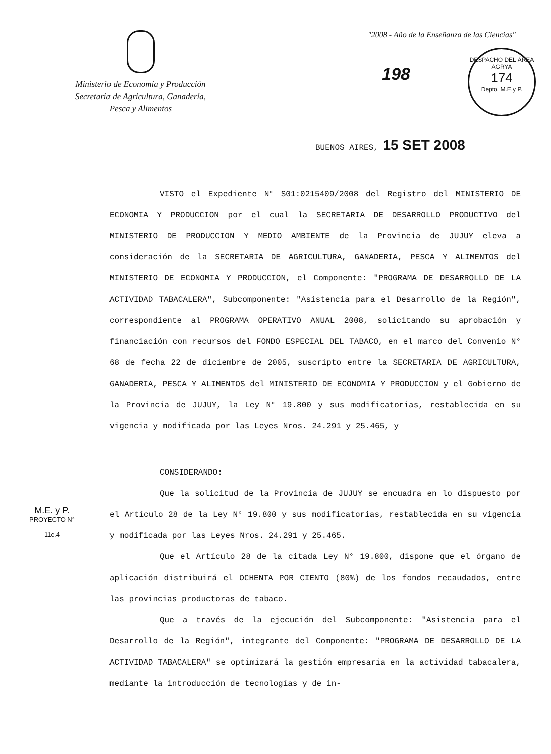Ministerio de Economía y Producción
Secretaría de Agricultura, Ganadería,
Pesca y Alimentos
"2008 - Año de la Enseñanza de las Ciencias"
198
DESPACHO DEL ÁREA AGRYA
174
Depto. M.E.y P.
BUENOS AIRES, 15 SET 2008
VISTO el Expediente N° S01:0215409/2008 del Registro del MINISTERIO DE ECONOMIA Y PRODUCCION por el cual la SECRETARIA DE DESARROLLO PRODUCTIVO del MINISTERIO DE PRODUCCION Y MEDIO AMBIENTE de la Provincia de JUJUY eleva a consideración de la SECRETARIA DE AGRICULTURA, GANADERIA, PESCA Y ALIMENTOS del MINISTERIO DE ECONOMIA Y PRODUCCION, el Componente: "PROGRAMA DE DESARROLLO DE LA ACTIVIDAD TABACALERA", Subcomponente: "Asistencia para el Desarrollo de la Región", correspondiente al PROGRAMA OPERATIVO ANUAL 2008, solicitando su aprobación y financiación con recursos del FONDO ESPECIAL DEL TABACO, en el marco del Convenio N° 68 de fecha 22 de diciembre de 2005, suscripto entre la SECRETARIA DE AGRICULTURA, GANADERIA, PESCA Y ALIMENTOS del MINISTERIO DE ECONOMIA Y PRODUCCION y el Gobierno de la Provincia de JUJUY, la Ley N° 19.800 y sus modificatorias, restablecida en su vigencia y modificada por las Leyes Nros. 24.291 y 25.465, y
CONSIDERANDO:
Que la solicitud de la Provincia de JUJUY se encuadra en lo dispuesto por el Artículo 28 de la Ley N° 19.800 y sus modificatorias, restablecida en su vigencia y modificada por las Leyes Nros. 24.291 y 25.465.
Que el Artículo 28 de la citada Ley N° 19.800, dispone que el órgano de aplicación distribuirá el OCHENTA POR CIENTO (80%) de los fondos recaudados, entre las provincias productoras de tabaco.
Que a través de la ejecución del Subcomponente: "Asistencia para el Desarrollo de la Región", integrante del Componente: "PROGRAMA DE DESARROLLO DE LA ACTIVIDAD TABACALERA" se optimizará la gestión empresaria en la actividad tabacalera, mediante la introducción de tecnologías y de in-
M.E. y P.
PROYECTO N°
11c.4